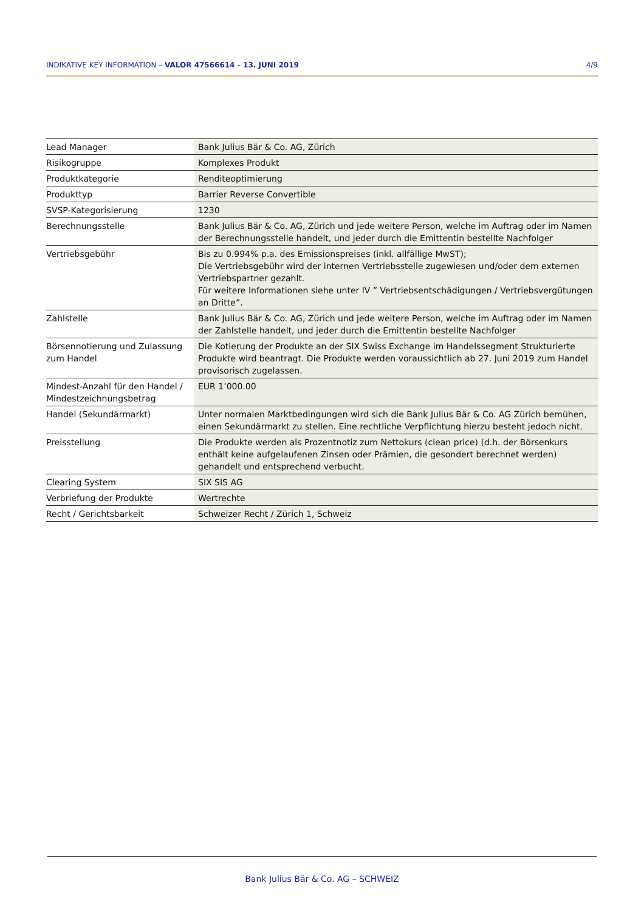INDIKATIVE KEY INFORMATION – VALOR 47566614 – 13. JUNI 2019 4/9
| Lead Manager | Bank Julius Bär & Co. AG, Zürich |
| Risikogruppe | Komplexes Produkt |
| Produktkategorie | Renditeoptimierung |
| Produkttyp | Barrier Reverse Convertible |
| SVSP-Kategorisierung | 1230 |
| Berechnungsstelle | Bank Julius Bär & Co. AG, Zürich und jede weitere Person, welche im Auftrag oder im Namen der Berechnungsstelle handelt, und jeder durch die Emittentin bestellte Nachfolger |
| Vertriebsgebühr | Bis zu 0.994% p.a. des Emissionspreises (inkl. allfällige MwST); Die Vertriebsgebühr wird der internen Vertriebsstelle zugewiesen und/oder dem externen Vertriebspartner gezahlt. Für weitere Informationen siehe unter IV ” Vertriebsentschädigungen / Vertriebsvergütungen an Dritte”. |
| Zahlstelle | Bank Julius Bär & Co. AG, Zürich und jede weitere Person, welche im Auftrag oder im Namen der Zahlstelle handelt, und jeder durch die Emittentin bestellte Nachfolger |
| Börsennotierung und Zulassung zum Handel | Die Kotierung der Produkte an der SIX Swiss Exchange im Handelssegment Strukturierte Produkte wird beantragt. Die Produkte werden voraussichtlich ab 27. Juni 2019 zum Handel provisorisch zugelassen. |
| Mindest-Anzahl für den Handel / Mindestzeichnungsbetrag | EUR 1’000.00 |
| Handel (Sekundärmarkt) | Unter normalen Marktbedingungen wird sich die Bank Julius Bär & Co. AG Zürich bemühen, einen Sekundärmarkt zu stellen. Eine rechtliche Verpflichtung hierzu besteht jedoch nicht. |
| Preisstellung | Die Produkte werden als Prozentnotiz zum Nettokurs (clean price) (d.h. der Börsenkurs enthält keine aufgelaufenen Zinsen oder Prämien, die gesondert berechnet werden) gehandelt und entsprechend verbucht. |
| Clearing System | SIX SIS AG |
| Verbriefung der Produkte | Wertrechte |
| Recht / Gerichtsbarkeit | Schweizer Recht / Zürich 1, Schweiz |
Bank Julius Bär & Co. AG – SCHWEIZ